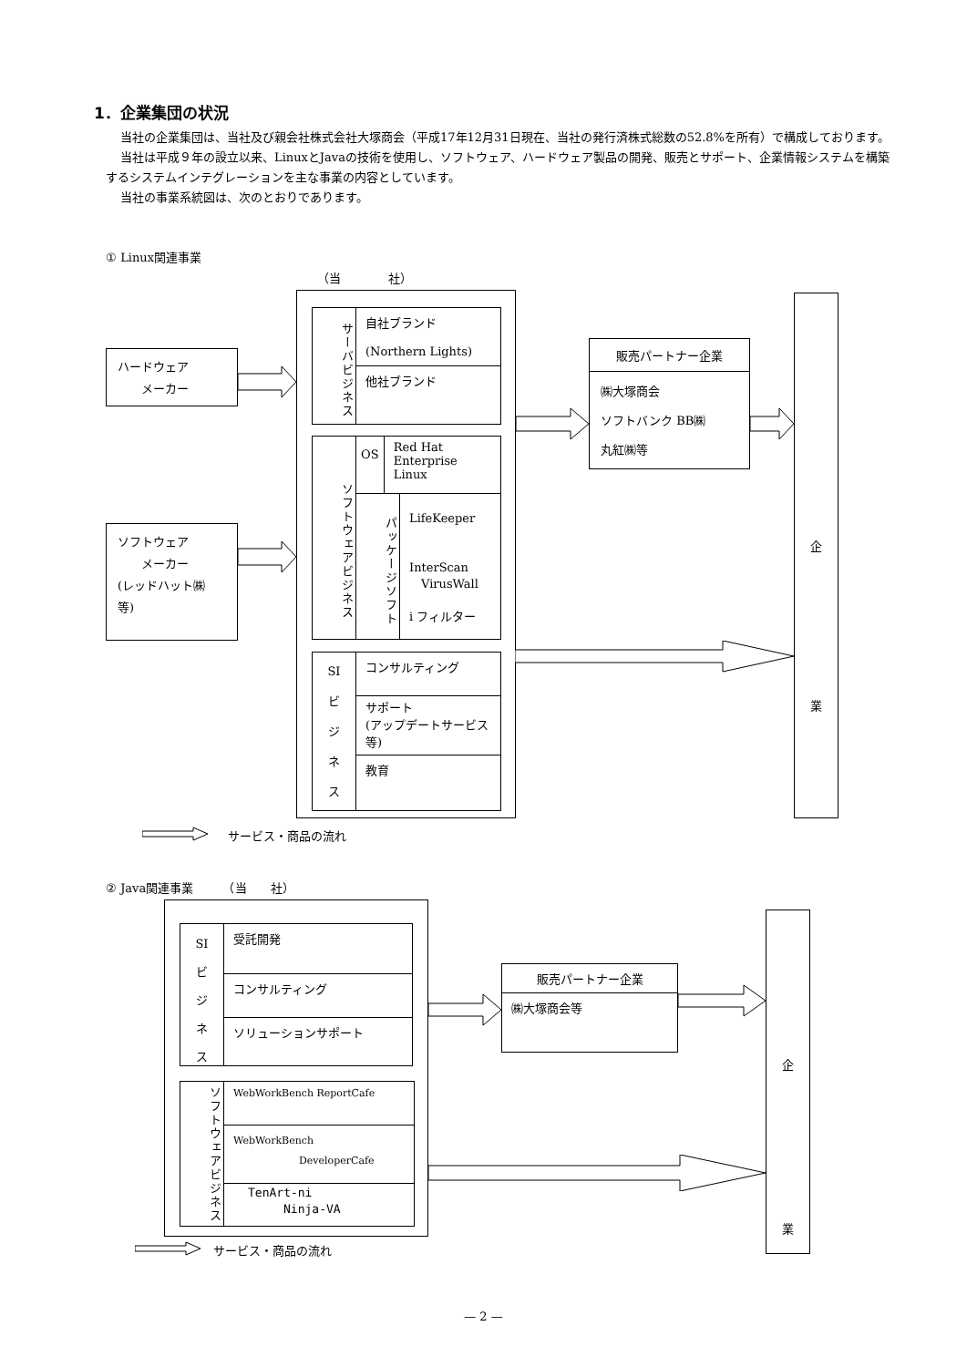1．企業集団の状況
当社の企業集団は、当社及び親会社株式会社大塚商会（平成17年12月31日現在、当社の発行済株式総数の52.8%を所有）で構成しております。
当社は平成９年の設立以来、LinuxとJavaの技術を使用し、ソフトウェア、ハードウェア製品の開発、販売とサポート、企業情報システムを構築するシステムインテグレーションを主な事業の内容としています。
当社の事業系統図は、次のとおりであります。
① Linux関連事業
（当　　　　社）
ハードウェア
　　メーカー
ソフトウェア
　　メーカー
(レッドハット㈱
等)
サーバビジネス
自社ブランド
(Northern Lights)
他社ブランド
ソフトウェアビジネス
OS
Red Hat Enterprise Linux
パッケージソフト
LifeKeeper
InterScan
　VirusWall
i フィルター
SI
ビ
ジ
ネ
ス
コンサルティング
サポート
(アップデートサービス等)
教育
販売パートナー企業
㈱大塚商会
ソフトバンク BB㈱
丸紅㈱等
企
業
サービス・商品の流れ
② Java関連事業　　　（当　　社）
SI
ビ
ジ
ネ
ス
受託開発
コンサルティング
ソリューションサポート
ソフトウェアビジネス
WebWorkBench ReportCafe
WebWorkBench
DeveloperCafe
TenArt-ni
　　　Ninja-VA
販売パートナー企業
㈱大塚商会等
企
業
サービス・商品の流れ
— 2 —